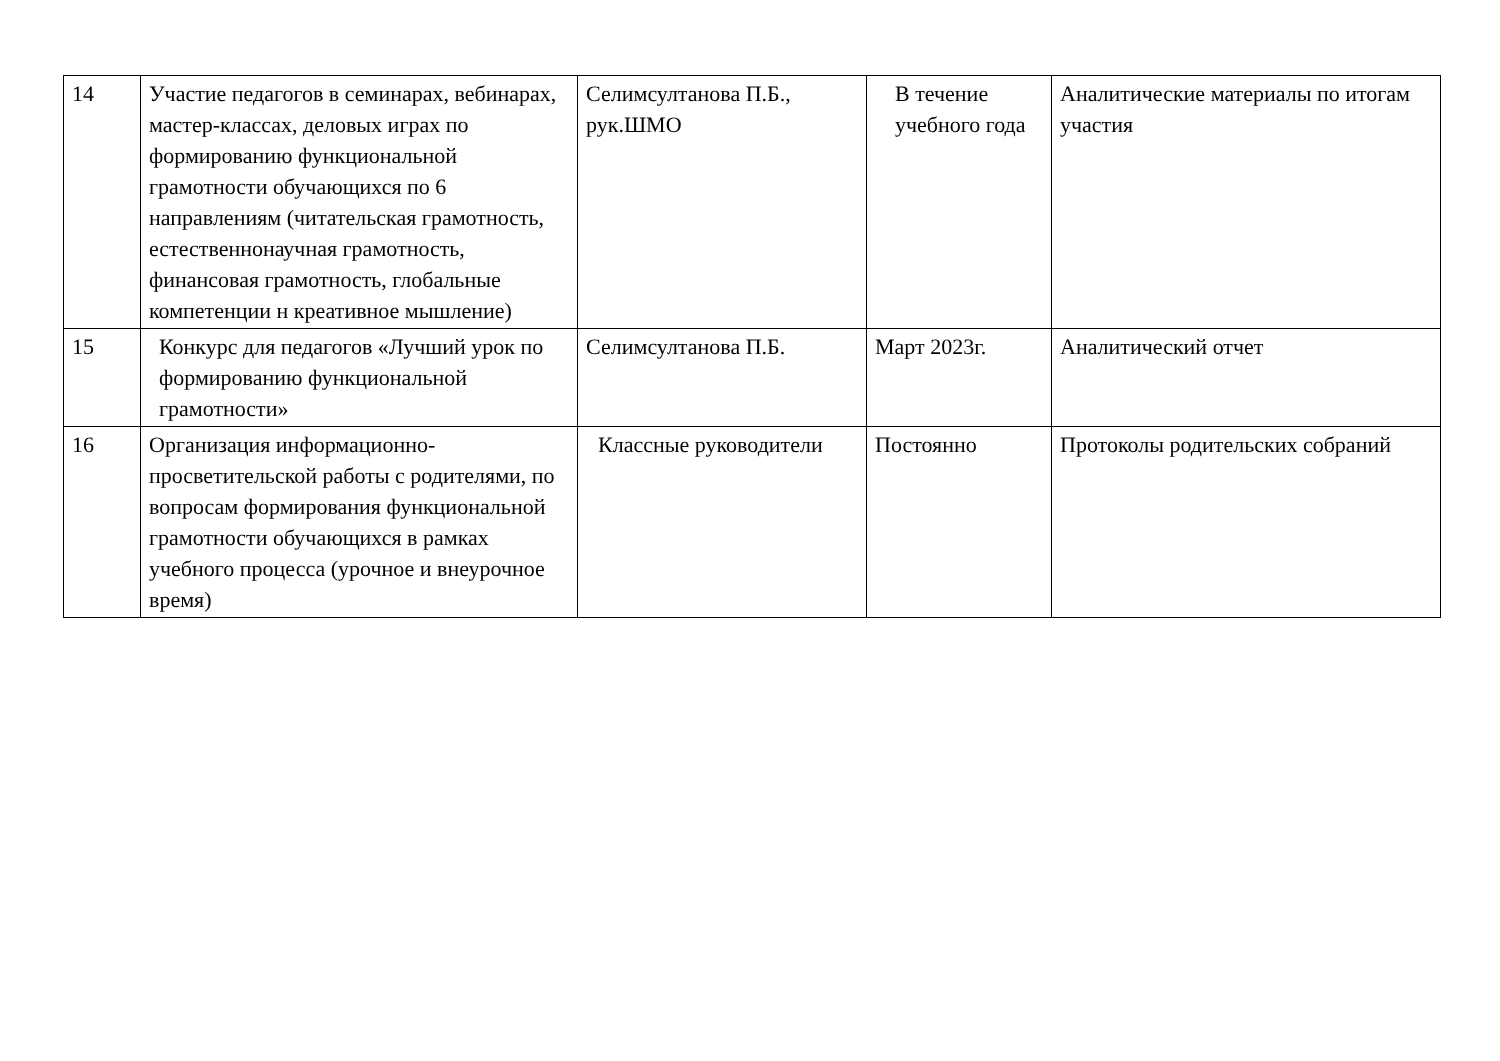| 14 | Участие педагогов в семинарах, вебинарах, мастер-классах, деловых играх по формированию функциональной грамотности обучающихся по 6 направлениям (читательская грамотность, естественнонаучная грамотность, финансовая грамотность, глобальные компетенции н креативное мышление) | Селимсултанова П.Б., рук.ШМО | В течение учебного года | Аналитические материалы по итогам участия |
| 15 | Конкурс для педагогов «Лучший урок по формированию функциональной грамотности» | Селимсултанова П.Б. | Март 2023г. | Аналитический отчет |
| 16 | Организация информационно-просветительской работы с родителями, по вопросам формирования функциональной грамотности обучающихся в рамках учебного процесса (урочное и внеурочное время) | Классные руководители | Постоянно | Протоколы родительских собраний |